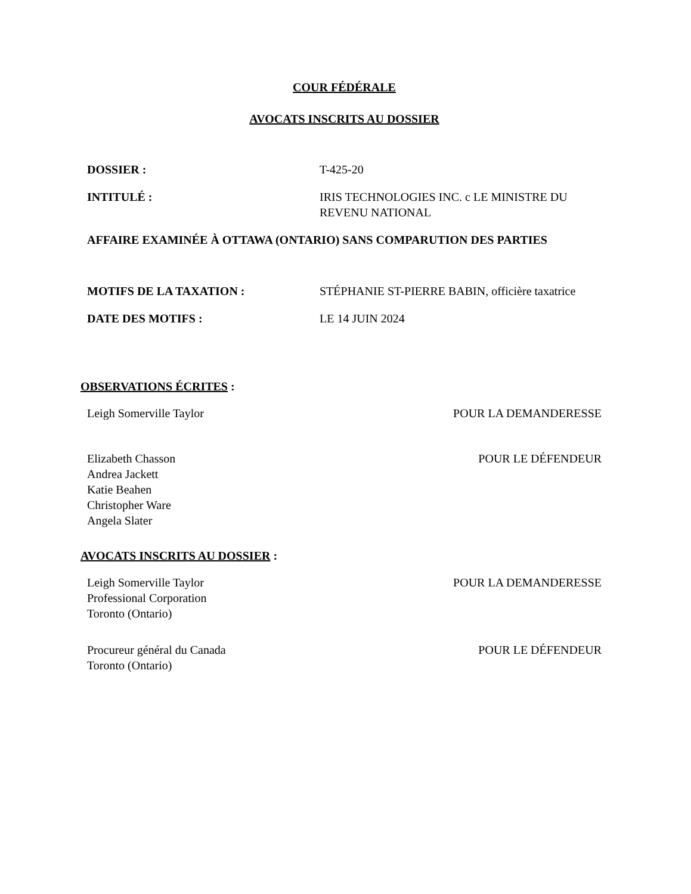COUR FÉDÉRALE
AVOCATS INSCRITS AU DOSSIER
DOSSIER : T-425-20
INTITULÉ : IRIS TECHNOLOGIES INC. c LE MINISTRE DU REVENU NATIONAL
AFFAIRE EXAMINÉE À OTTAWA (ONTARIO) SANS COMPARUTION DES PARTIES
MOTIFS DE LA TAXATION : STÉPHANIE ST-PIERRE BABIN, officière taxatrice
DATE DES MOTIFS : LE 14 JUIN 2024
OBSERVATIONS ÉCRITES :
Leigh Somerville Taylor POUR LA DEMANDERESSE
Elizabeth Chasson
Andrea Jackett
Katie Beahen
Christopher Ware
Angela Slater
POUR LE DÉFENDEUR
AVOCATS INSCRITS AU DOSSIER :
Leigh Somerville Taylor
Professional Corporation
Toronto (Ontario)
POUR LA DEMANDERESSE
Procureur général du Canada
Toronto (Ontario)
POUR LE DÉFENDEUR